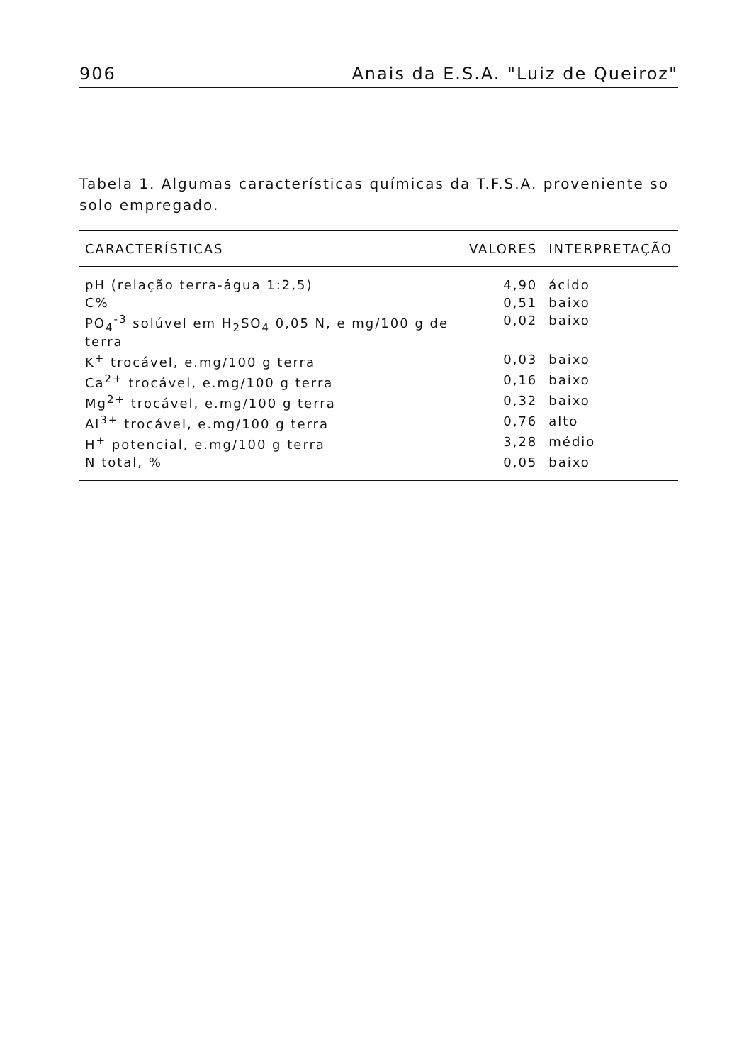906 Anais da E.S.A. "Luiz de Queiroz"
Tabela 1. Algumas características químicas da T.F.S.A. proveniente so solo empregado.
| CARACTERÍSTICAS | VALORES | INTERPRETAÇÃO |
| --- | --- | --- |
| pH (relação terra-água 1:2,5) | 4,90 | ácido |
| C% | 0,51 | baixo |
| PO<sub>4</sub><sup>-3</sup> solúvel em H<sub>2</sub>SO<sub>4</sub> 0,05 N, e mg/100 g de terra | 0,02 | baixo |
| K<sup>+</sup> trocável, e.mg/100 g terra | 0,03 | baixo |
| Ca<sup>2+</sup> trocável, e.mg/100 g terra | 0,16 | baixo |
| Mg<sup>2+</sup> trocável, e.mg/100 g terra | 0,32 | baixo |
| Al<sup>3+</sup> trocável, e.mg/100 g terra | 0,76 | alto |
| H<sup>+</sup> potencial, e.mg/100 g terra | 3,28 | médio |
| N total, % | 0,05 | baixo |